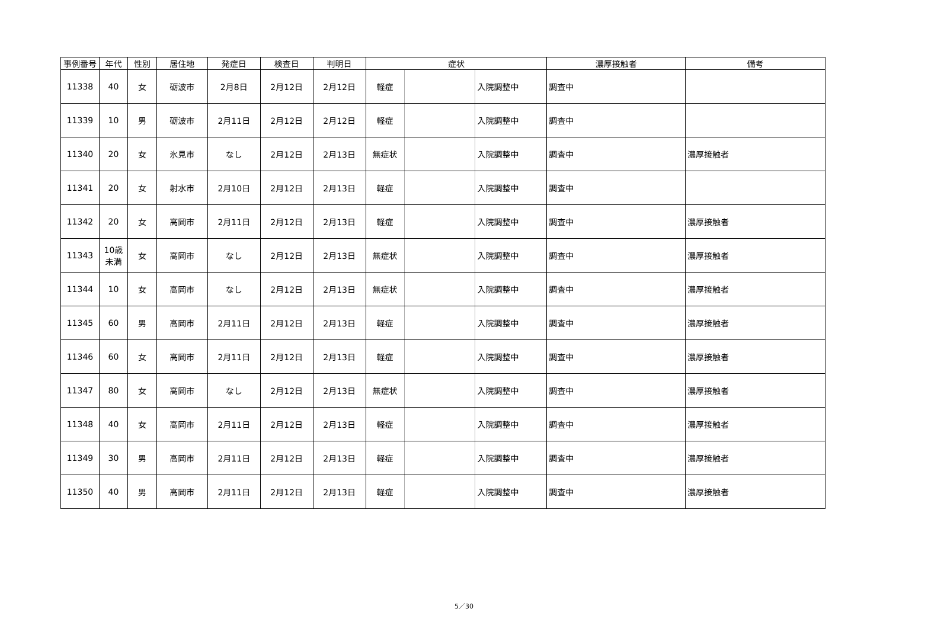| 事例番号 | 年代 | 性別 | 居住地 | 発症日 | 検査日 | 判明日 | 症状 | | | 濃厚接触者 | 備考 |
| --- | --- | --- | --- | --- | --- | --- | --- | --- | --- | --- | --- |
| 11338 | 40 | 女 | 砺波市 | 2月8日 | 2月12日 | 2月12日 | 軽症 | | 入院調整中 | 調査中 | |
| 11339 | 10 | 男 | 砺波市 | 2月11日 | 2月12日 | 2月12日 | 軽症 | | 入院調整中 | 調査中 | |
| 11340 | 20 | 女 | 氷見市 | なし | 2月12日 | 2月13日 | 無症状 | | 入院調整中 | 調査中 | 濃厚接触者 |
| 11341 | 20 | 女 | 射水市 | 2月10日 | 2月12日 | 2月13日 | 軽症 | | 入院調整中 | 調査中 | |
| 11342 | 20 | 女 | 高岡市 | 2月11日 | 2月12日 | 2月13日 | 軽症 | | 入院調整中 | 調査中 | 濃厚接触者 |
| 11343 | 10歳 未満 | 女 | 高岡市 | なし | 2月12日 | 2月13日 | 無症状 | | 入院調整中 | 調査中 | 濃厚接触者 |
| 11344 | 10 | 女 | 高岡市 | なし | 2月12日 | 2月13日 | 無症状 | | 入院調整中 | 調査中 | 濃厚接触者 |
| 11345 | 60 | 男 | 高岡市 | 2月11日 | 2月12日 | 2月13日 | 軽症 | | 入院調整中 | 調査中 | 濃厚接触者 |
| 11346 | 60 | 女 | 高岡市 | 2月11日 | 2月12日 | 2月13日 | 軽症 | | 入院調整中 | 調査中 | 濃厚接触者 |
| 11347 | 80 | 女 | 高岡市 | なし | 2月12日 | 2月13日 | 無症状 | | 入院調整中 | 調査中 | 濃厚接触者 |
| 11348 | 40 | 女 | 高岡市 | 2月11日 | 2月12日 | 2月13日 | 軽症 | | 入院調整中 | 調査中 | 濃厚接触者 |
| 11349 | 30 | 男 | 高岡市 | 2月11日 | 2月12日 | 2月13日 | 軽症 | | 入院調整中 | 調査中 | 濃厚接触者 |
| 11350 | 40 | 男 | 高岡市 | 2月11日 | 2月12日 | 2月13日 | 軽症 | | 入院調整中 | 調査中 | 濃厚接触者 |
5／30